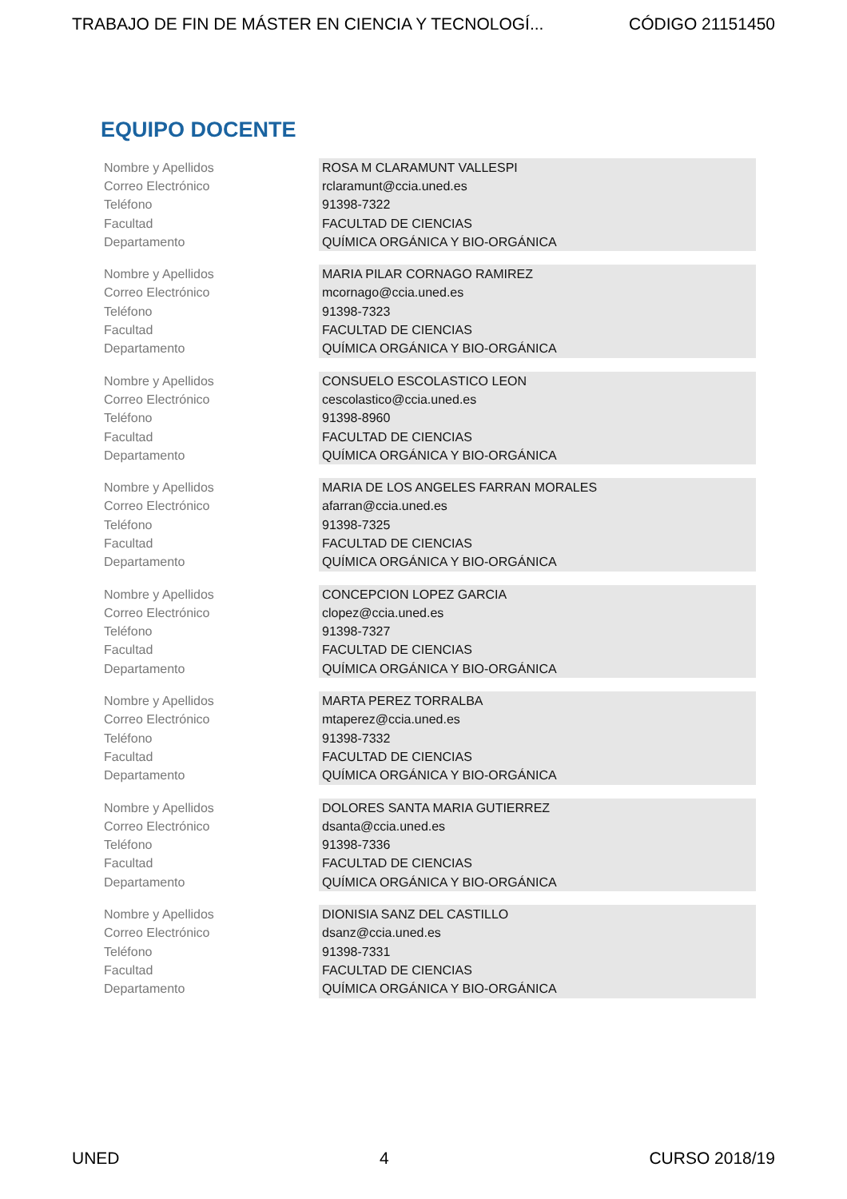TRABAJO DE FIN DE MÁSTER EN CIENCIA Y TECNOLOGÍ... CÓDIGO 21151450
EQUIPO DOCENTE
| Nombre y Apellidos | ROSA M CLARAMUNT VALLESPI |
| Correo Electrónico | rclaramunt@ccia.uned.es |
| Teléfono | 91398-7322 |
| Facultad | FACULTAD DE CIENCIAS |
| Departamento | QUÍMICA ORGÁNICA Y BIO-ORGÁNICA |
| Nombre y Apellidos | MARIA PILAR CORNAGO RAMIREZ |
| Correo Electrónico | mcornago@ccia.uned.es |
| Teléfono | 91398-7323 |
| Facultad | FACULTAD DE CIENCIAS |
| Departamento | QUÍMICA ORGÁNICA Y BIO-ORGÁNICA |
| Nombre y Apellidos | CONSUELO ESCOLASTICO LEON |
| Correo Electrónico | cescolastico@ccia.uned.es |
| Teléfono | 91398-8960 |
| Facultad | FACULTAD DE CIENCIAS |
| Departamento | QUÍMICA ORGÁNICA Y BIO-ORGÁNICA |
| Nombre y Apellidos | MARIA DE LOS ANGELES FARRAN MORALES |
| Correo Electrónico | afarran@ccia.uned.es |
| Teléfono | 91398-7325 |
| Facultad | FACULTAD DE CIENCIAS |
| Departamento | QUÍMICA ORGÁNICA Y BIO-ORGÁNICA |
| Nombre y Apellidos | CONCEPCION LOPEZ GARCIA |
| Correo Electrónico | clopez@ccia.uned.es |
| Teléfono | 91398-7327 |
| Facultad | FACULTAD DE CIENCIAS |
| Departamento | QUÍMICA ORGÁNICA Y BIO-ORGÁNICA |
| Nombre y Apellidos | MARTA PEREZ TORRALBA |
| Correo Electrónico | mtaperez@ccia.uned.es |
| Teléfono | 91398-7332 |
| Facultad | FACULTAD DE CIENCIAS |
| Departamento | QUÍMICA ORGÁNICA Y BIO-ORGÁNICA |
| Nombre y Apellidos | DOLORES SANTA MARIA GUTIERREZ |
| Correo Electrónico | dsanta@ccia.uned.es |
| Teléfono | 91398-7336 |
| Facultad | FACULTAD DE CIENCIAS |
| Departamento | QUÍMICA ORGÁNICA Y BIO-ORGÁNICA |
| Nombre y Apellidos | DIONISIA SANZ DEL CASTILLO |
| Correo Electrónico | dsanz@ccia.uned.es |
| Teléfono | 91398-7331 |
| Facultad | FACULTAD DE CIENCIAS |
| Departamento | QUÍMICA ORGÁNICA Y BIO-ORGÁNICA |
UNED 4 CURSO 2018/19